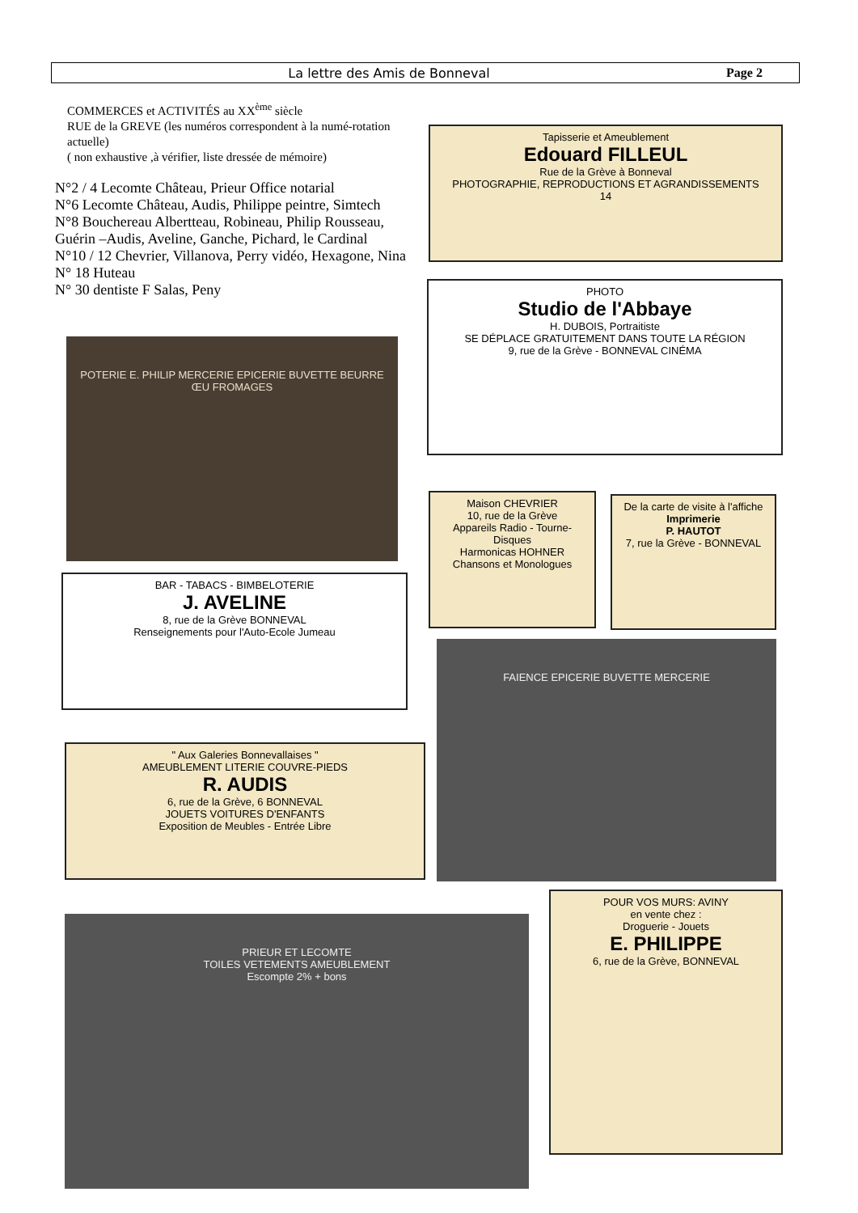La lettre des Amis de Bonneval Page 2
COMMERCES et ACTIVITÉS au XX<sup>ème</sup> siècle
RUE de la GREVE (les numéros correspondent à la numé-rotation actuelle)
( non exhaustive ,à vérifier, liste dressée de mémoire)
N°2 / 4 Lecomte Château, Prieur Office notarial
N°6 Lecomte Château, Audis, Philippe peintre, Simtech
N°8 Bouchereau Albertteau, Robineau, Philip Rousseau, Guérin –Audis, Aveline, Ganche, Pichard, le Cardinal
N°10 / 12 Chevrier, Villanova, Perry vidéo, Hexagone, Nina
N° 18 Huteau
N° 30 dentiste F Salas, Peny
Tapisserie et Ameublement
Edouard FILLEUL
Rue de la Grève à Bonneval
PHOTOGRAPHIE, REPRODUCTIONS ET AGRANDISSEMENTS
14
PHOTO
Studio de l'Abbaye
H. DUBOIS, Portraitiste
SE DÉPLACE GRATUITEMENT DANS TOUTE LA RÉGION
9, rue de la Grève - BONNEVAL CINÉMA
POTERIE E. PHILIP MERCERIE EPICERIE BUVETTE BEURRE ŒU FROMAGES
Maison CHEVRIER
10, rue de la Grève
Appareils Radio - Tourne-Disques
Harmonicas HOHNER
Chansons et Monologues
De la carte de visite à l'affiche
Imprimerie
P. HAUTOT
7, rue la Grève - BONNEVAL
BAR - TABACS - BIMBELOTERIE
J. AVELINE
8, rue de la Grève BONNEVAL
Renseignements pour l'Auto-Ecole Jumeau
FAIENCE EPICERIE BUVETTE MERCERIE
" Aux Galeries Bonnevallaises "
AMEUBLEMENT LITERIE COUVRE-PIEDS
R. AUDIS
6, rue de la Grève, 6 BONNEVAL
JOUETS VOITURES D'ENFANTS
Exposition de Meubles - Entrée Libre
POUR VOS MURS: AVINY
en vente chez :
Droguerie - Jouets
E. PHILIPPE
6, rue de la Grève, BONNEVAL
PRIEUR ET LECOMTE
TOILES VETEMENTS AMEUBLEMENT
Escompte 2% + bons